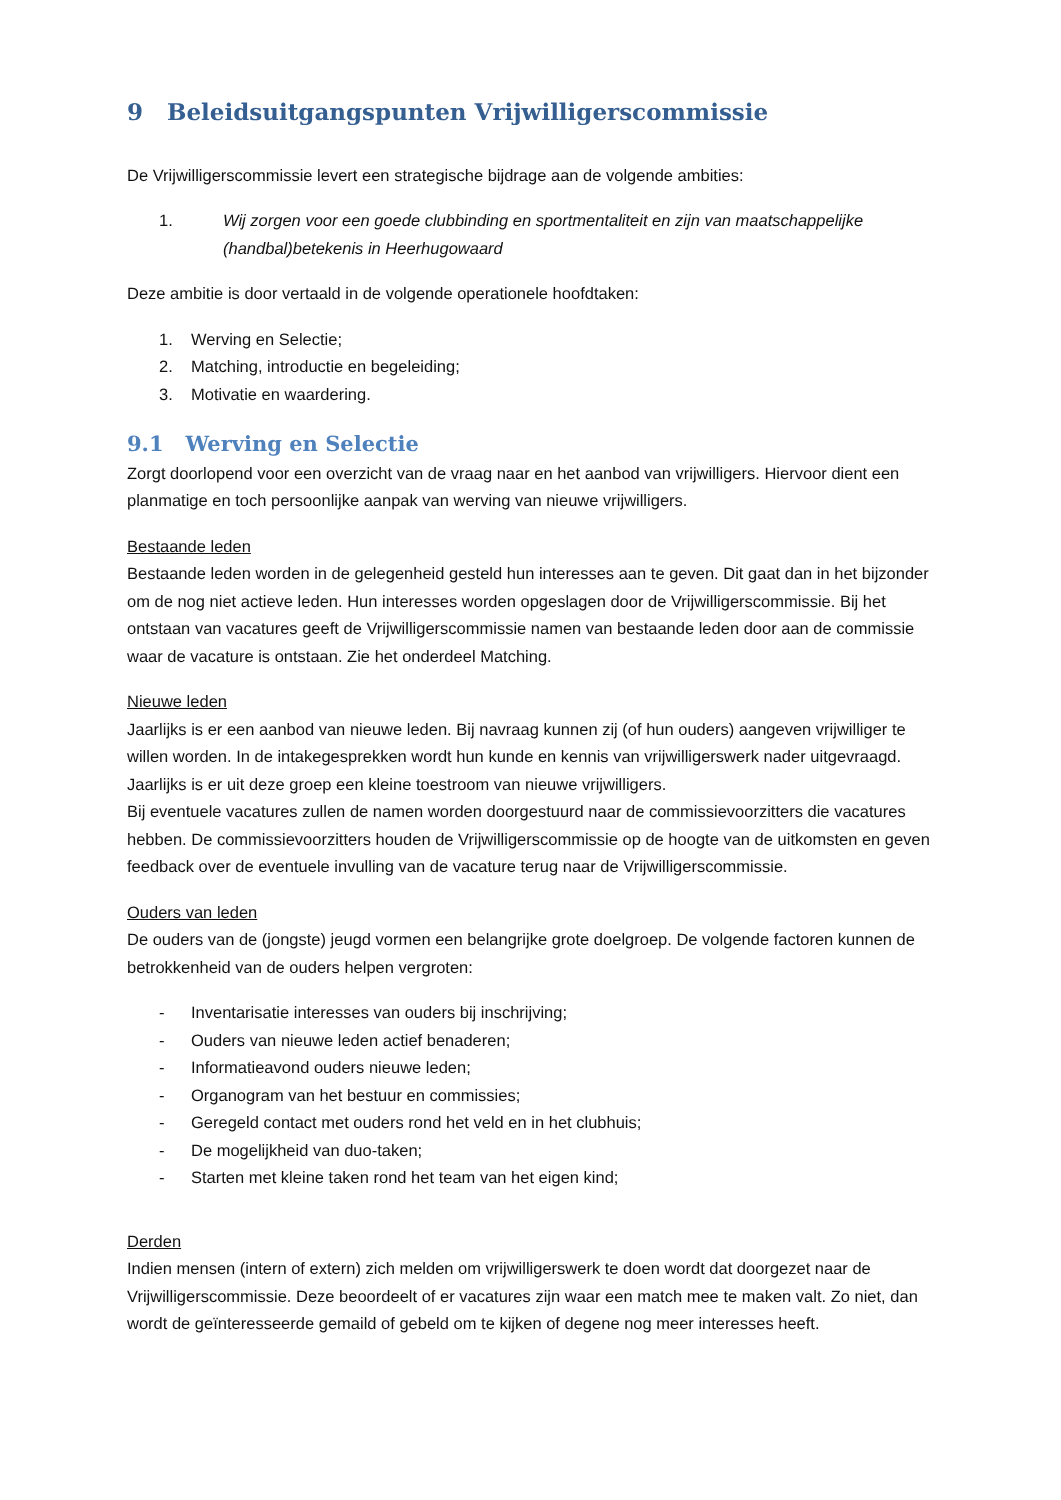9 Beleidsuitgangspunten Vrijwilligerscommissie
De Vrijwilligerscommissie levert een strategische bijdrage aan de volgende ambities:
1. Wij zorgen voor een goede clubbinding en sportmentaliteit en zijn van maatschappelijke (handbal)betekenis in Heerhugowaard
Deze ambitie is door vertaald in de volgende operationele hoofdtaken:
1. Werving en Selectie;
2. Matching, introductie en begeleiding;
3. Motivatie en waardering.
9.1 Werving en Selectie
Zorgt doorlopend voor een overzicht van de vraag naar en het aanbod van vrijwilligers. Hiervoor dient een planmatige en toch persoonlijke aanpak van werving van nieuwe vrijwilligers.
Bestaande leden
Bestaande leden worden in de gelegenheid gesteld hun interesses aan te geven. Dit gaat dan in het bijzonder om de nog niet actieve leden. Hun interesses worden opgeslagen door de Vrijwilligerscommissie. Bij het ontstaan van vacatures geeft de Vrijwilligerscommissie namen van bestaande leden door aan de commissie waar de vacature is ontstaan. Zie het onderdeel Matching.
Nieuwe leden
Jaarlijks is er een aanbod van nieuwe leden. Bij navraag kunnen zij (of hun ouders) aangeven vrijwilliger te willen worden. In de intakegesprekken wordt hun kunde en kennis van vrijwilligerswerk nader uitgevraagd. Jaarlijks is er uit deze groep een kleine toestroom van nieuwe vrijwilligers.
Bij eventuele vacatures zullen de namen worden doorgestuurd naar de commissievoorzitters die vacatures hebben. De commissievoorzitters houden de Vrijwilligerscommissie op de hoogte van de uitkomsten en geven feedback over de eventuele invulling van de vacature terug naar de Vrijwilligerscommissie.
Ouders van leden
De ouders van de (jongste) jeugd vormen een belangrijke grote doelgroep. De volgende factoren kunnen de betrokkenheid van de ouders helpen vergroten:
- Inventarisatie interesses van ouders bij inschrijving;
- Ouders van nieuwe leden actief benaderen;
- Informatieavond ouders nieuwe leden;
- Organogram van het bestuur en commissies;
- Geregeld contact met ouders rond het veld en in het clubhuis;
- De mogelijkheid van duo-taken;
- Starten met kleine taken rond het team van het eigen kind;
Derden
Indien mensen (intern of extern) zich melden om vrijwilligerswerk te doen wordt dat doorgezet naar de Vrijwilligerscommissie. Deze beoordeelt of er vacatures zijn waar een match mee te maken valt. Zo niet, dan wordt de geïnteresseerde gemaild of gebeld om te kijken of degene nog meer interesses heeft.